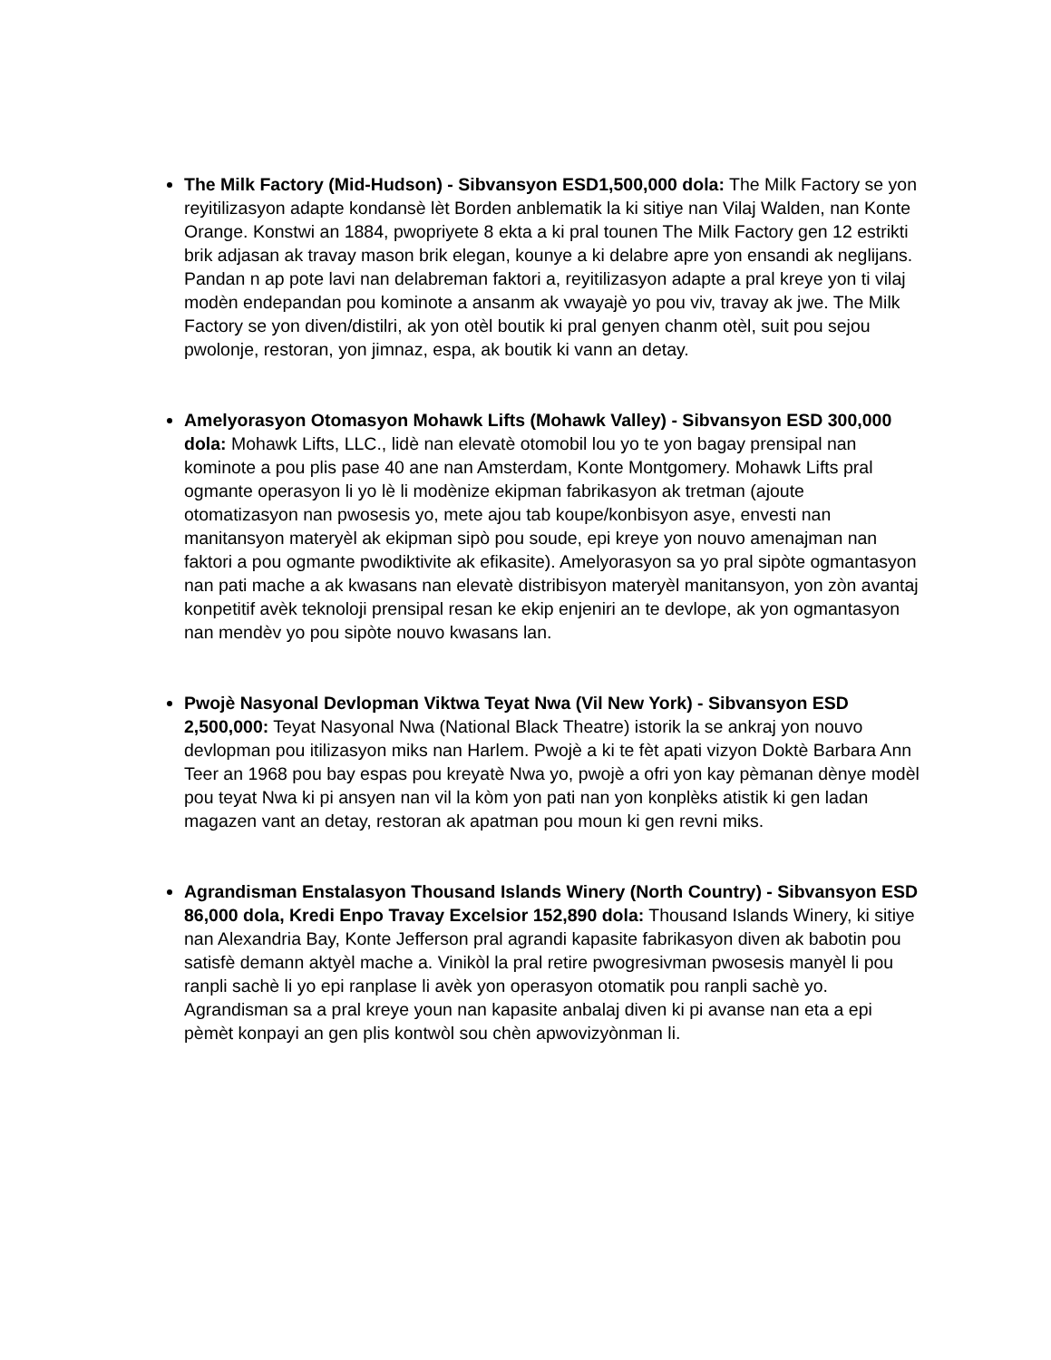The Milk Factory (Mid-Hudson) - Sibvansyon ESD1,500,000 dola: The Milk Factory se yon reyitilizasyon adapte kondansè lèt Borden anblematik la ki sitiye nan Vilaj Walden, nan Konte Orange. Konstwi an 1884, pwopriyete 8 ekta a ki pral tounen The Milk Factory gen 12 estrikti brik adjasan ak travay mason brik elegan, kounye a ki delabre apre yon ensandi ak neglijans. Pandan n ap pote lavi nan delabreman faktori a, reyitilizasyon adapte a pral kreye yon ti vilaj modèn endepandan pou kominote a ansanm ak vwayajè yo pou viv, travay ak jwe. The Milk Factory se yon diven/distilri, ak yon otèl boutik ki pral genyen chanm otèl, suit pou sejou pwolonje, restoran, yon jimnaz, espa, ak boutik ki vann an detay.
Amelyorasyon Otomasyon Mohawk Lifts (Mohawk Valley) - Sibvansyon ESD 300,000 dola: Mohawk Lifts, LLC., lidè nan elevatè otomobil lou yo te yon bagay prensipal nan kominote a pou plis pase 40 ane nan Amsterdam, Konte Montgomery. Mohawk Lifts pral ogmante operasyon li yo lè li modènize ekipman fabrikasyon ak tretman (ajoute otomatizasyon nan pwosesis yo, mete ajou tab koupe/konbisyon asye, envesti nan manitansyon materyèl ak ekipman sipò pou soude, epi kreye yon nouvo amenajman nan faktori a pou ogmante pwodiktivite ak efikasite). Amelyorasyon sa yo pral sipòte ogmantasyon nan pati mache a ak kwasans nan elevatè distribisyon materyèl manitansyon, yon zòn avantaj konpetitif avèk teknoloji prensipal resan ke ekip enjeniri an te devlope, ak yon ogmantasyon nan mendèv yo pou sipòte nouvo kwasans lan.
Pwojè Nasyonal Devlopman Viktwa Teyat Nwa (Vil New York) - Sibvansyon ESD 2,500,000: Teyat Nasyonal Nwa (National Black Theatre) istorik la se ankraj yon nouvo devlopman pou itilizasyon miks nan Harlem. Pwojè a ki te fèt apati vizyon Doktè Barbara Ann Teer an 1968 pou bay espas pou kreyatè Nwa yo, pwojè a ofri yon kay pèmanan dènye modèl pou teyat Nwa ki pi ansyen nan vil la kòm yon pati nan yon konplèks atistik ki gen ladan magazen vant an detay, restoran ak apatman pou moun ki gen revni miks.
Agrandisman Enstalasyon Thousand Islands Winery (North Country) - Sibvansyon ESD 86,000 dola, Kredi Enpo Travay Excelsior 152,890 dola: Thousand Islands Winery, ki sitiye nan Alexandria Bay, Konte Jefferson pral agrandi kapasite fabrikasyon diven ak babotin pou satisfè demann aktyèl mache a. Vinikòl la pral retire pwogresivman pwosesis manyèl li pou ranpli sachè li yo epi ranplase li avèk yon operasyon otomatik pou ranpli sachè yo. Agrandisman sa a pral kreye youn nan kapasite anbalaj diven ki pi avanse nan eta a epi pèmèt konpayi an gen plis kontwòl sou chèn apwovizyònman li.